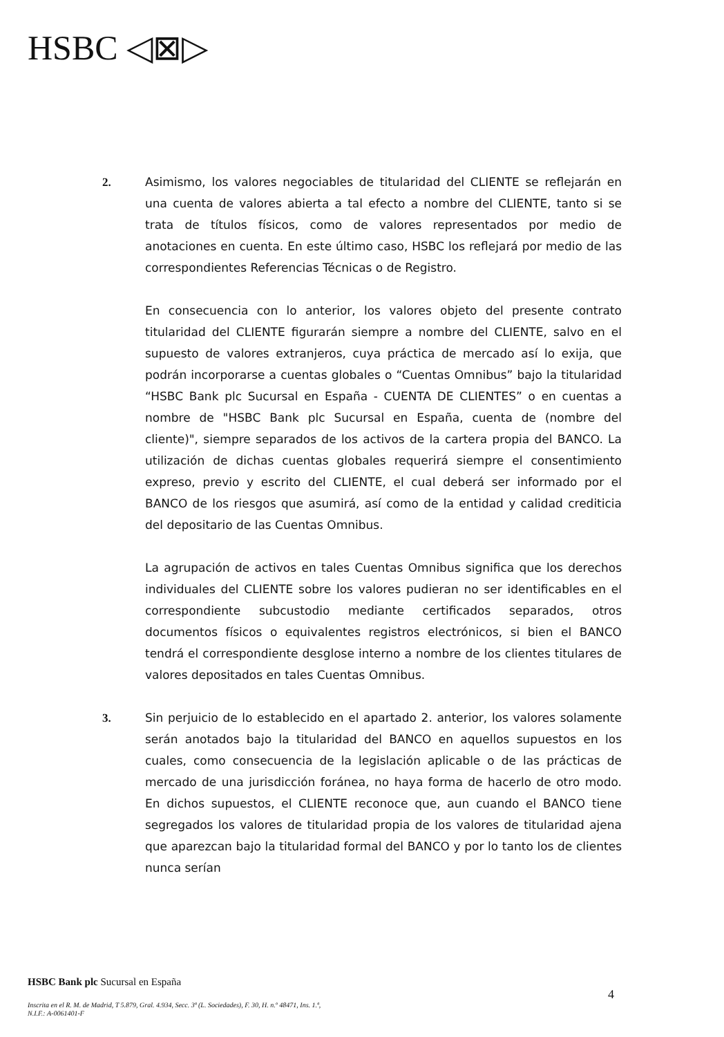HSBC ◁⊠▷
2. Asimismo, los valores negociables de titularidad del CLIENTE se reflejarán en una cuenta de valores abierta a tal efecto a nombre del CLIENTE, tanto si se trata de títulos físicos, como de valores representados por medio de anotaciones en cuenta. En este último caso, HSBC los reflejará por medio de las correspondientes Referencias Técnicas o de Registro.
En consecuencia con lo anterior, los valores objeto del presente contrato titularidad del CLIENTE figurarán siempre a nombre del CLIENTE, salvo en el supuesto de valores extranjeros, cuya práctica de mercado así lo exija, que podrán incorporarse a cuentas globales o “Cuentas Omnibus” bajo la titularidad “HSBC Bank plc Sucursal en España - CUENTA DE CLIENTES” o en cuentas a nombre de "HSBC Bank plc Sucursal en España, cuenta de (nombre del cliente)", siempre separados de los activos de la cartera propia del BANCO. La utilización de dichas cuentas globales requerirá siempre el consentimiento expreso, previo y escrito del CLIENTE, el cual deberá ser informado por el BANCO de los riesgos que asumirá, así como de la entidad y calidad crediticia del depositario de las Cuentas Omnibus.
La agrupación de activos en tales Cuentas Omnibus significa que los derechos individuales del CLIENTE sobre los valores pudieran no ser identificables en el correspondiente subcustodio mediante certificados separados, otros documentos físicos o equivalentes registros electrónicos, si bien el BANCO tendrá el correspondiente desglose interno a nombre de los clientes titulares de valores depositados en tales Cuentas Omnibus.
3. Sin perjuicio de lo establecido en el apartado 2. anterior, los valores solamente serán anotados bajo la titularidad del BANCO en aquellos supuestos en los cuales, como consecuencia de la legislación aplicable o de las prácticas de mercado de una jurisdicción foránea, no haya forma de hacerlo de otro modo. En dichos supuestos, el CLIENTE reconoce que, aun cuando el BANCO tiene segregados los valores de titularidad propia de los valores de titularidad ajena que aparezcan bajo la titularidad formal del BANCO y por lo tanto los de clientes nunca serían
HSBC Bank plc Sucursal en España
4
Inscrita en el R. M. de Madrid, T 5.879, Gral. 4.934, Secc. 3ª (L. Sociedades), F. 30, H. n.º 48471, Ins. 1.ª,
N.I.F.: A-0061401-F